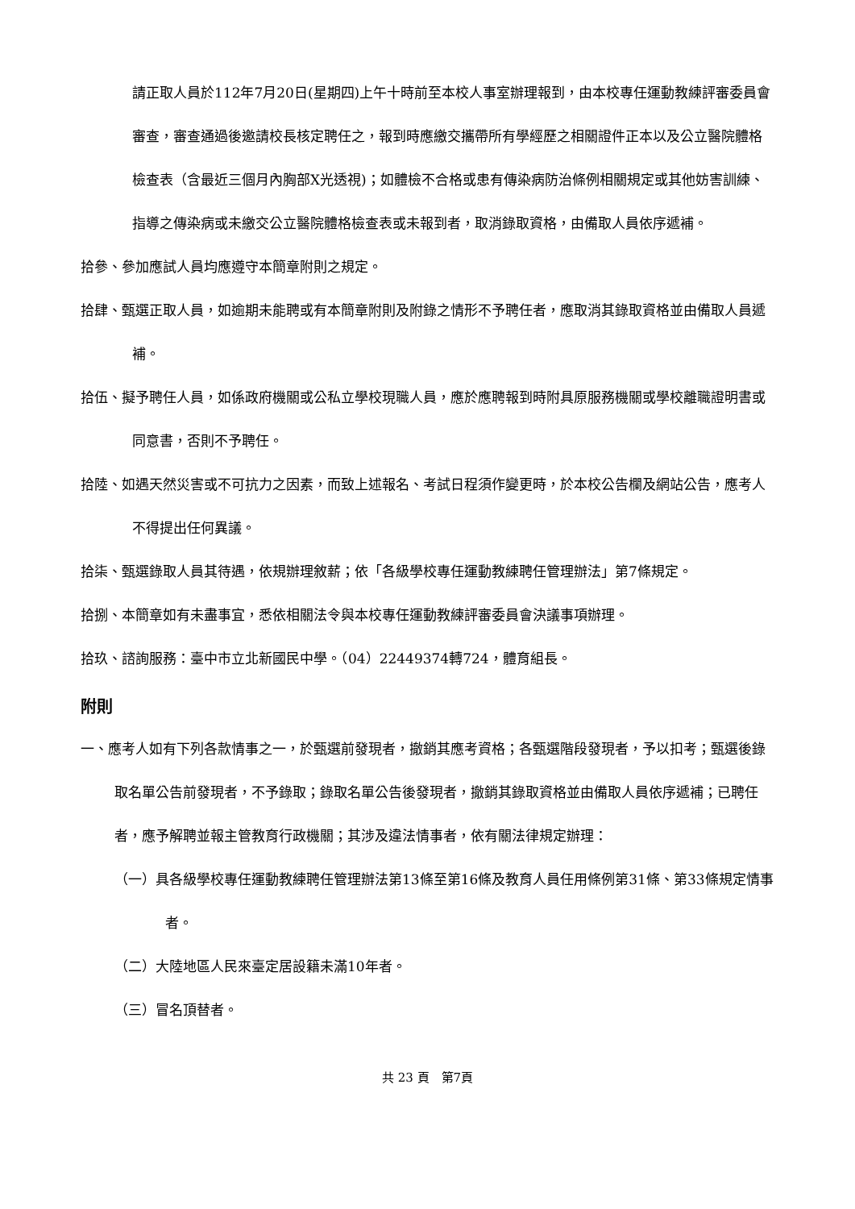請正取人員於112年7月20日(星期四)上午十時前至本校人事室辦理報到，由本校專任運動教練評審委員會審查，審查通過後邀請校長核定聘任之，報到時應繳交攜帶所有學經歷之相關證件正本以及公立醫院體格檢查表（含最近三個月內胸部X光透視)；如體檢不合格或患有傳染病防治條例相關規定或其他妨害訓練、指導之傳染病或未繳交公立醫院體格檢查表或未報到者，取消錄取資格，由備取人員依序遞補。
拾參、參加應試人員均應遵守本簡章附則之規定。
拾肆、甄選正取人員，如逾期未能聘或有本簡章附則及附錄之情形不予聘任者，應取消其錄取資格並由備取人員遞補。
拾伍、擬予聘任人員，如係政府機關或公私立學校現職人員，應於應聘報到時附具原服務機關或學校離職證明書或同意書，否則不予聘任。
拾陸、如遇天然災害或不可抗力之因素，而致上述報名、考試日程須作變更時，於本校公告欄及網站公告，應考人不得提出任何異議。
拾柒、甄選錄取人員其待遇，依規辦理敘薪；依「各級學校專任運動教練聘任管理辦法」第7條規定。
拾捌、本簡章如有未盡事宜，悉依相關法令與本校專任運動教練評審委員會決議事項辦理。
拾玖、諮詢服務：臺中市立北新國民中學。（04）22449374轉724，體育組長。
附則
一、應考人如有下列各款情事之一，於甄選前發現者，撤銷其應考資格；各甄選階段發現者，予以扣考；甄選後錄取名單公告前發現者，不予錄取；錄取名單公告後發現者，撤銷其錄取資格並由備取人員依序遞補；已聘任者，應予解聘並報主管教育行政機關；其涉及違法情事者，依有關法律規定辦理：
（一）具各級學校專任運動教練聘任管理辦法第13條至第16條及教育人員任用條例第31條、第33條規定情事者。
（二）大陸地區人民來臺定居設籍未滿10年者。
（三）冒名頂替者。
共 23 頁　第7頁